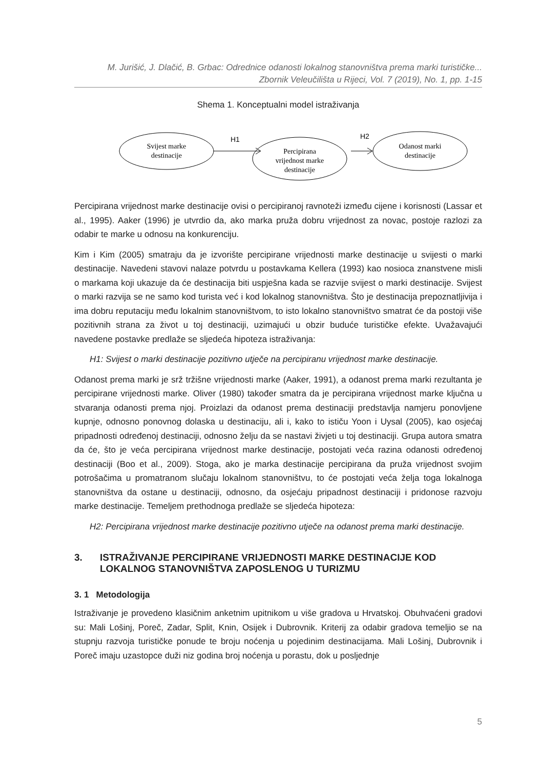M. Jurišić, J. Dlačić, B. Grbac: Odrednice odanosti lokalnog stanovništva prema marki turističke...
Zbornik Veleučilišta u Rijeci, Vol. 7 (2019), No. 1, pp. 1-15
Shema 1. Konceptualni model istraživanja
Svijest marke
destinacije
H1
Percipirana
vrijednost marke
destinacije
H2
Odanost marki
destinacije
Percipirana vrijednost marke destinacije ovisi o percipiranoj ravnoteži između cijene i korisnosti (Lassar et al., 1995). Aaker (1996) je utvrdio da, ako marka pruža dobru vrijednost za novac, postoje razlozi za odabir te marke u odnosu na konkurenciju.
Kim i Kim (2005) smatraju da je izvorište percipirane vrijednosti marke destinacije u svijesti o marki destinacije. Navedeni stavovi nalaze potvrdu u postavkama Kellera (1993) kao nosioca znanstvene misli o markama koji ukazuje da će destinacija biti uspješna kada se razvije svijest o marki destinacije. Svijest o marki razvija se ne samo kod turista već i kod lokalnog stanovništva. Što je destinacija prepoznatljivija i ima dobru reputaciju među lokalnim stanovništvom, to isto lokalno stanovništvo smatrat će da postoji više pozitivnih strana za život u toj destinaciji, uzimajući u obzir buduće turističke efekte. Uvažavajući navedene postavke predlaže se sljedeća hipoteza istraživanja:
H1: Svijest o marki destinacije pozitivno utječe na percipiranu vrijednost marke destinacije.
Odanost prema marki je srž tržišne vrijednosti marke (Aaker, 1991), a odanost prema marki rezultanta je percipirane vrijednosti marke. Oliver (1980) također smatra da je percipirana vrijednost marke ključna u stvaranja odanosti prema njoj. Proizlazi da odanost prema destinaciji predstavlja namjeru ponovljene kupnje, odnosno ponovnog dolaska u destinaciju, ali i, kako to ističu Yoon i Uysal (2005), kao osjećaj pripadnosti određenoj destinaciji, odnosno želju da se nastavi živjeti u toj destinaciji. Grupa autora smatra da će, što je veća percipirana vrijednost marke destinacije, postojati veća razina odanosti određenoj destinaciji (Boo et al., 2009). Stoga, ako je marka destinacije percipirana da pruža vrijednost svojim potrošačima u promatranom slučaju lokalnom stanovništvu, to će postojati veća želja toga lokalnoga stanovništva da ostane u destinaciji, odnosno, da osjećaju pripadnost destinaciji i pridonose razvoju marke destinacije. Temeljem prethodnoga predlaže se sljedeća hipoteza:
H2: Percipirana vrijednost marke destinacije pozitivno utječe na odanost prema marki destinacije.
3. ISTRAŽIVANJE PERCIPIRANE VRIJEDNOSTI MARKE DESTINACIJE KOD LOKALNOG STANOVNIŠTVA ZAPOSLENOG U TURIZMU
3. 1 Metodologija
Istraživanje je provedeno klasičnim anketnim upitnikom u više gradova u Hrvatskoj. Obuhvaćeni gradovi su: Mali Lošinj, Poreč, Zadar, Split, Knin, Osijek i Dubrovnik. Kriterij za odabir gradova temeljio se na stupnju razvoja turističke ponude te broju noćenja u pojedinim destinacijama. Mali Lošinj, Dubrovnik i Poreč imaju uzastopce duži niz godina broj noćenja u porastu, dok u posljednje
5